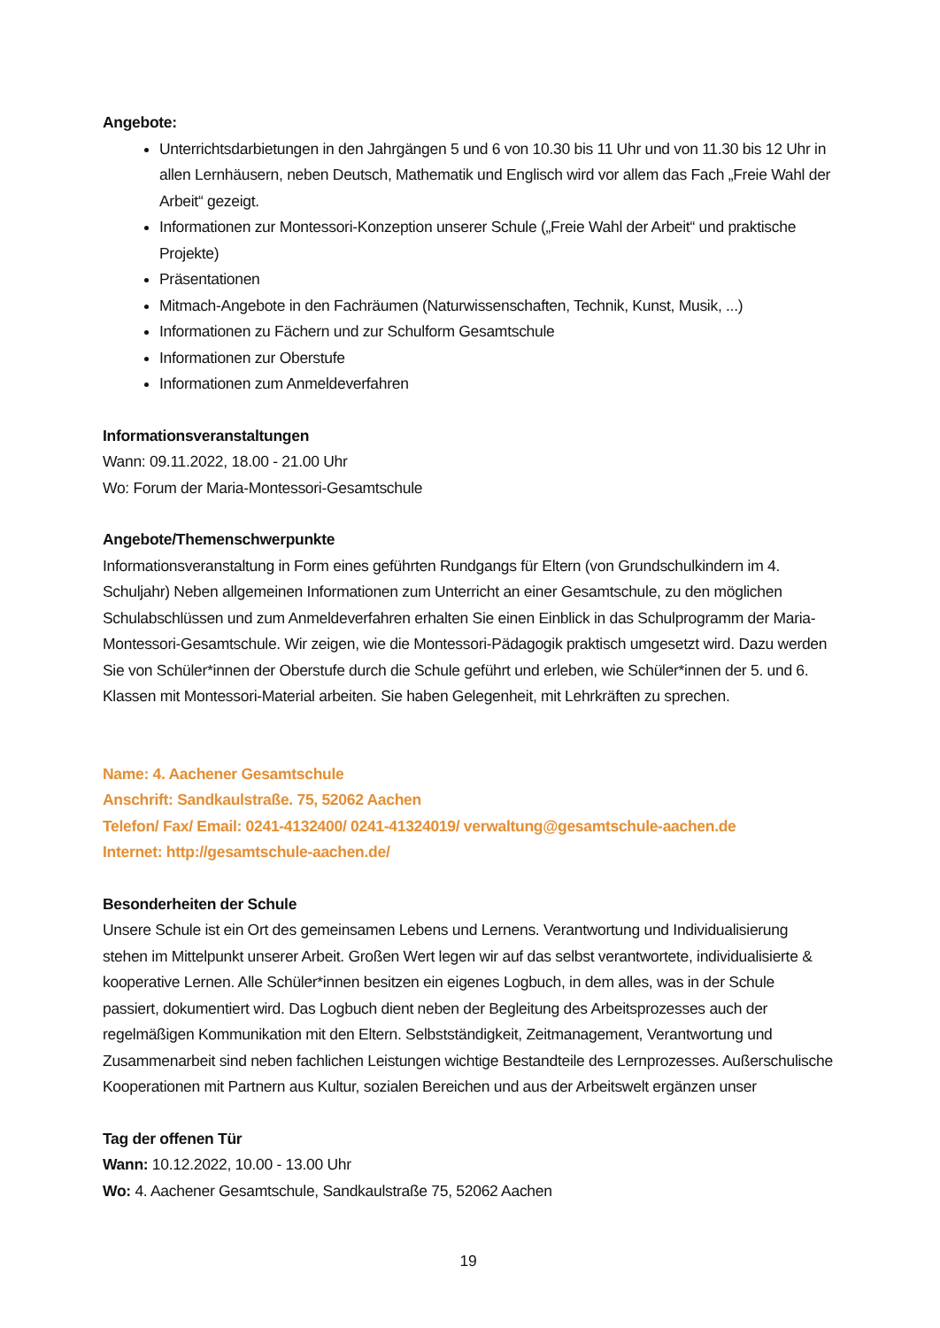Angebote:
Unterrichtsdarbietungen in den Jahrgängen 5 und 6 von 10.30 bis 11 Uhr und von 11.30 bis 12 Uhr in allen Lernhäusern, neben Deutsch, Mathematik und Englisch wird vor allem das Fach „Freie Wahl der Arbeit“ gezeigt.
Informationen zur Montessori-Konzeption unserer Schule („Freie Wahl der Arbeit“ und praktische Projekte)
Präsentationen
Mitmach-Angebote in den Fachräumen (Naturwissenschaften, Technik, Kunst, Musik, ...)
Informationen zu Fächern und zur Schulform Gesamtschule
Informationen zur Oberstufe
Informationen zum Anmeldeverfahren
Informationsveranstaltungen
Wann: 09.11.2022, 18.00 - 21.00 Uhr
Wo: Forum der Maria-Montessori-Gesamtschule
Angebote/Themenschwerpunkte
Informationsveranstaltung in Form eines geführten Rundgangs für Eltern (von Grundschulkindern im 4. Schuljahr) Neben allgemeinen Informationen zum Unterricht an einer Gesamtschule, zu den möglichen Schulabschlüssen und zum Anmeldeverfahren erhalten Sie einen Einblick in das Schulprogramm der Maria-Montessori-Gesamtschule. Wir zeigen, wie die Montessori-Pädagogik praktisch umgesetzt wird. Dazu werden Sie von Schüler*innen der Oberstufe durch die Schule geführt und erleben, wie Schüler*innen der 5. und 6. Klassen mit Montessori-Material arbeiten. Sie haben Gelegenheit, mit Lehrkräften zu sprechen.
Name: 4. Aachener Gesamtschule
Anschrift: Sandkaulstraße. 75, 52062 Aachen
Telefon/ Fax/ Email: 0241-4132400/ 0241-41324019/ verwaltung@gesamtschule-aachen.de
Internet: http://gesamtschule-aachen.de/
Besonderheiten der Schule
Unsere Schule ist ein Ort des gemeinsamen Lebens und Lernens. Verantwortung und Individualisierung stehen im Mittelpunkt unserer Arbeit. Großen Wert legen wir auf das selbst verantwortete, individualisierte & kooperative Lernen. Alle Schüler*innen besitzen ein eigenes Logbuch, in dem alles, was in der Schule passiert, dokumentiert wird. Das Logbuch dient neben der Begleitung des Arbeitsprozesses auch der regelmäßigen Kommunikation mit den Eltern. Selbstständigkeit, Zeitmanagement, Verantwortung und Zusammenarbeit sind neben fachlichen Leistungen wichtige Bestandteile des Lernprozesses. Außerschulische Kooperationen mit Partnern aus Kultur, sozialen Bereichen und aus der Arbeitswelt ergänzen unser
Tag der offenen Tür
Wann: 10.12.2022, 10.00 - 13.00 Uhr
Wo: 4. Aachener Gesamtschule, Sandkaulstraße 75, 52062 Aachen
19